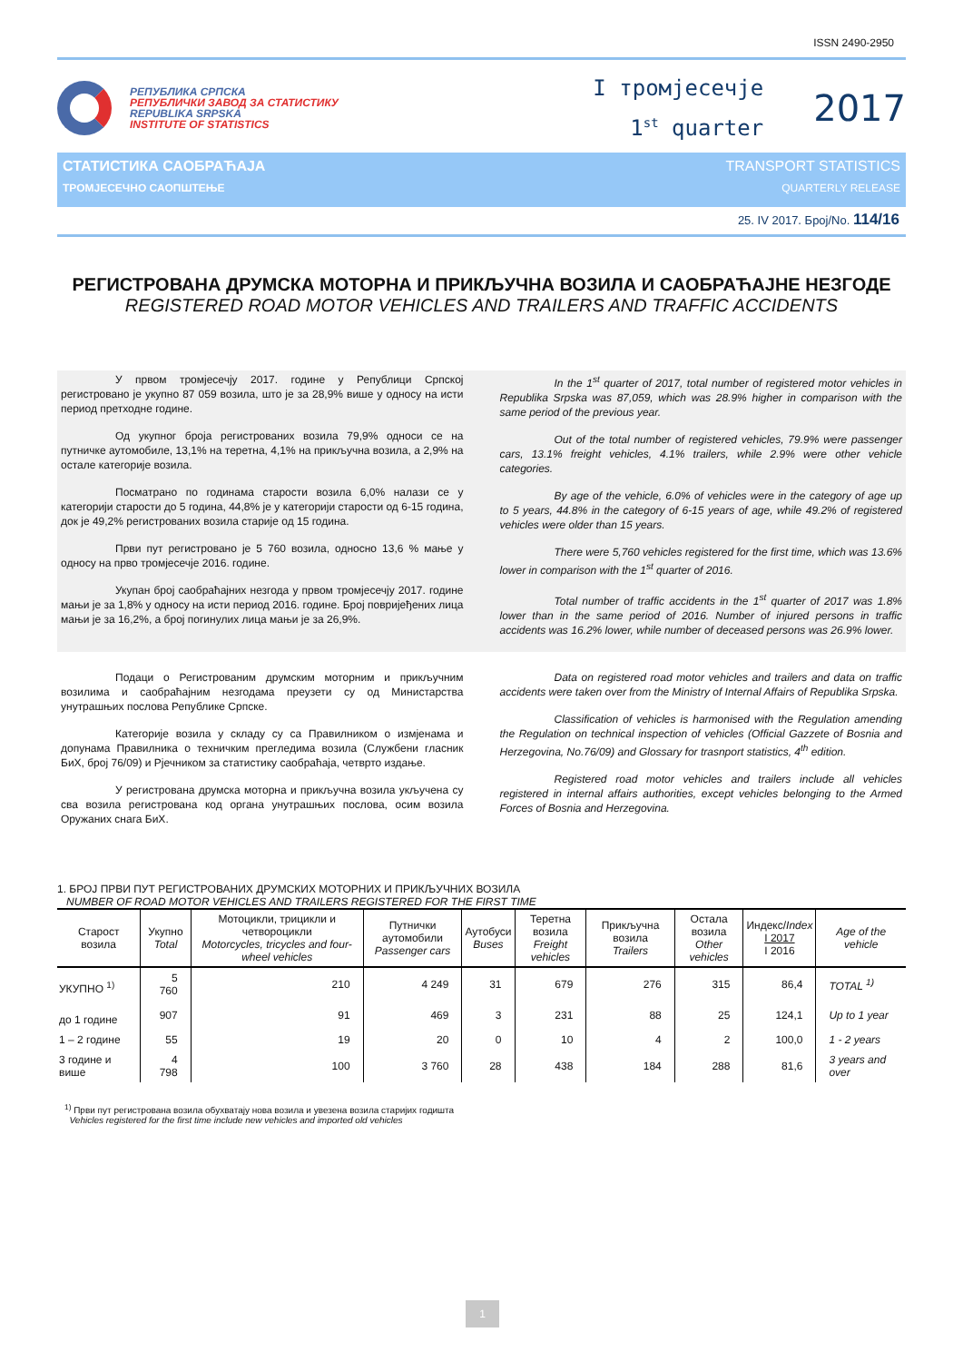ISSN 2490-2950
РЕПУБЛИКА СРПСКА
РЕПУБЛИЧКИ ЗАВОД ЗА СТАТИСТИКУ
REPUBLIKA SRPSKA
INSTITUTE OF STATISTICS
І тромјесечје
1<sup>st</sup> quarter
2017
СТАТИСТИКА САОБРАЋАЈА TRANSPORT STATISTICS
ТРОМЈЕСЕЧНО САОПШТЕЊЕ QUARTERLY RELEASE
25. IV 2017. Број/No. 114/16
РЕГИСТРОВАНА ДРУМСКА МОТОРНА И ПРИКЉУЧНА ВОЗИЛА И САОБРАЋАЈНЕ НЕЗГОДЕ
REGISTERED ROAD MOTOR VEHICLES AND TRAILERS AND TRAFFIC ACCIDENTS
У првом тромјесечју 2017. године у Републици Српској регистровано је укупно 87 059 возила, што је за 28,9% више у односу на исти период претходне године.
Од укупног броја регистрованих возила 79,9% односи се на путничке аутомобиле, 13,1% на теретна, 4,1% на прикључна возила, а 2,9% на остале категорије возила.
Посматрано по годинама старости возила 6,0% налази се у категорији старости до 5 година, 44,8% је у категорији старости од 6-15 година, док је 49,2% регистрованих возила старије од 15 година.
Први пут регистровано је 5 760 возила, односно 13,6 % мање у односу на прво тромјесечје 2016. године.
Укупан број саобраћајних незгода у првом тромјесечју 2017. године мањи је за 1,8% у односу на исти период 2016. године. Број повријеђених лица мањи је за 16,2%, а број погинулих лица мањи је за 26,9%.
In the 1<sup>st</sup> quarter of 2017, total number of registered motor vehicles in Republika Srpska was 87,059, which was 28.9% higher in comparison with the same period of the previous year.
Out of the total number of registered vehicles, 79.9% were passenger cars, 13.1% freight vehicles, 4.1% trailers, while 2.9% were other vehicle categories.
By age of the vehicle, 6.0% of vehicles were in the category of age up to 5 years, 44.8% in the category of 6-15 years of age, while 49.2% of registered vehicles were older than 15 years.
There were 5,760 vehicles registered for the first time, which was 13.6% lower in comparison with the 1<sup>st</sup> quarter of 2016.
Total number of traffic accidents in the 1<sup>st</sup> quarter of 2017 was 1.8% lower than in the same period of 2016. Number of injured persons in traffic accidents was 16.2% lower, while number of deceased persons was 26.9% lower.
Подаци о Регистрованим друмским моторним и прикључним возилима и саобраћајним незгодама преузети су од Министарства унутрашњих послова Републике Српске.
Категорије возила у складу су са Правилником о измјенама и допунама Правилника о техничким прегледима возила (Службени гласник БиХ, број 76/09) и Рјечником за статистику саобраћаја, четврто издање.
У регистрована друмска моторна и прикључна возила укључена су сва возила регистрована код органа унутрашњих послова, осим возила Оружаних снага БиХ.
Data on registered road motor vehicles and trailers and data on traffic accidents were taken over from the Ministry of Internal Affairs of Republika Srpska.
Classification of vehicles is harmonised with the Regulation amending the Regulation on technical inspection of vehicles (Official Gazzete of Bosnia and Herzegovina, No.76/09) and Glossary for trasnport statistics, 4<sup>th</sup> edition.
Registered road motor vehicles and trailers include all vehicles registered in internal affairs authorities, except vehicles belonging to the Armed Forces of Bosnia and Herzegovina.
1. БРОЈ ПРВИ ПУТ РЕГИСТРОВАНИХ ДРУМСКИХ МОТОРНИХ И ПРИКЉУЧНИХ ВОЗИЛА
NUMBER OF ROAD MOTOR VEHICLES AND TRAILERS REGISTERED FOR THE FIRST TIME
| Старост возила | Укупно Total | Мотоцикли, трицикли и четвороцикли Motorcycles, tricycles and four-wheel vehicles | Путнички аутомобили Passenger cars | Аутобуси Buses | Теретна возила Freight vehicles | Прикључна возила Trailers | Остала возила Other vehicles | Индекс/ Index I 2017 I 2016 | Age of the vehicle |
| --- | --- | --- | --- | --- | --- | --- | --- | --- | --- |
| УКУПНО <sup>1)</sup> | 5 760 | 210 | 4 249 | 31 | 679 | 276 | 315 | 86,4 | TOTAL <sup>1)</sup> |
| до 1 године | 907 | 91 | 469 | 3 | 231 | 88 | 25 | 124,1 | Up to 1 year |
| 1 – 2 године | 55 | 19 | 20 | 0 | 10 | 4 | 2 | 100,0 | 1 - 2 years |
| 3 године и више | 4 798 | 100 | 3 760 | 28 | 438 | 184 | 288 | 81,6 | 3 years and over |
<sup>1)</sup> Први пут регистрована возила обухватају нова возила и увезена возила старијих годишта
Vehicles registered for the first time include new vehicles and imported old vehicles
1